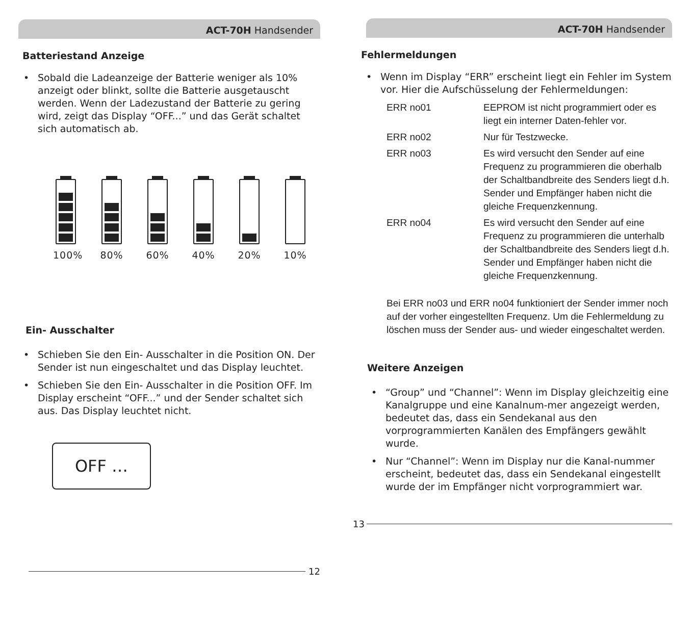ACT-70H Handsender
Batteriestand Anzeige
• Sobald die Ladeanzeige der Batterie weniger als 10% anzeigt oder blinkt, sollte die Batterie ausgetauscht werden. Wenn der Ladezustand der Batterie zu gering wird, zeigt das Display “OFF...” und das Gerät schaltet sich automatisch ab.
100% 80% 60% 40% 20% 10%
Ein- Ausschalter
• Schieben Sie den Ein- Ausschalter in die Position ON. Der Sender ist nun eingeschaltet und das Display leuchtet.
• Schieben Sie den Ein- Ausschalter in die Position OFF. Im Display erscheint “OFF...” und der Sender schaltet sich aus. Das Display leuchtet nicht.
OFF …
12
ACT-70H Handsender
Fehlermeldungen
• Wenn im Display “ERR” erscheint liegt ein Fehler im System vor. Hier die Aufschüsselung der Fehlermeldungen:
| ERR no01 | EEPROM ist nicht programmiert oder es liegt ein interner Daten-fehler vor. |
| ERR no02 | Nur für Testzwecke. |
| ERR no03 | Es wird versucht den Sender auf eine Frequenz zu programmieren die oberhalb der Schaltbandbreite des Senders liegt d.h. Sender und Empfänger haben nicht die gleiche Frequenzkennung. |
| ERR no04 | Es wird versucht den Sender auf eine Frequenz zu programmieren die unterhalb der Schaltbandbreite des Senders liegt d.h. Sender und Empfänger haben nicht die gleiche Frequenzkennung. |
Bei ERR no03 und ERR no04 funktioniert der Sender immer noch auf der vorher eingestellten Frequenz. Um die Fehlermeldung zu löschen muss der Sender aus- und wieder eingeschaltet werden.
Weitere Anzeigen
• “Group” und “Channel”: Wenn im Display gleichzeitig eine Kanalgruppe und eine Kanalnum-mer angezeigt werden, bedeutet das, dass ein Sendekanal aus den vorprogrammierten Kanälen des Empfängers gewählt wurde.
• Nur “Channel”: Wenn im Display nur die Kanal-nummer erscheint, bedeutet das, dass ein Sendekanal eingestellt wurde der im Empfänger nicht vorprogrammiert war.
13